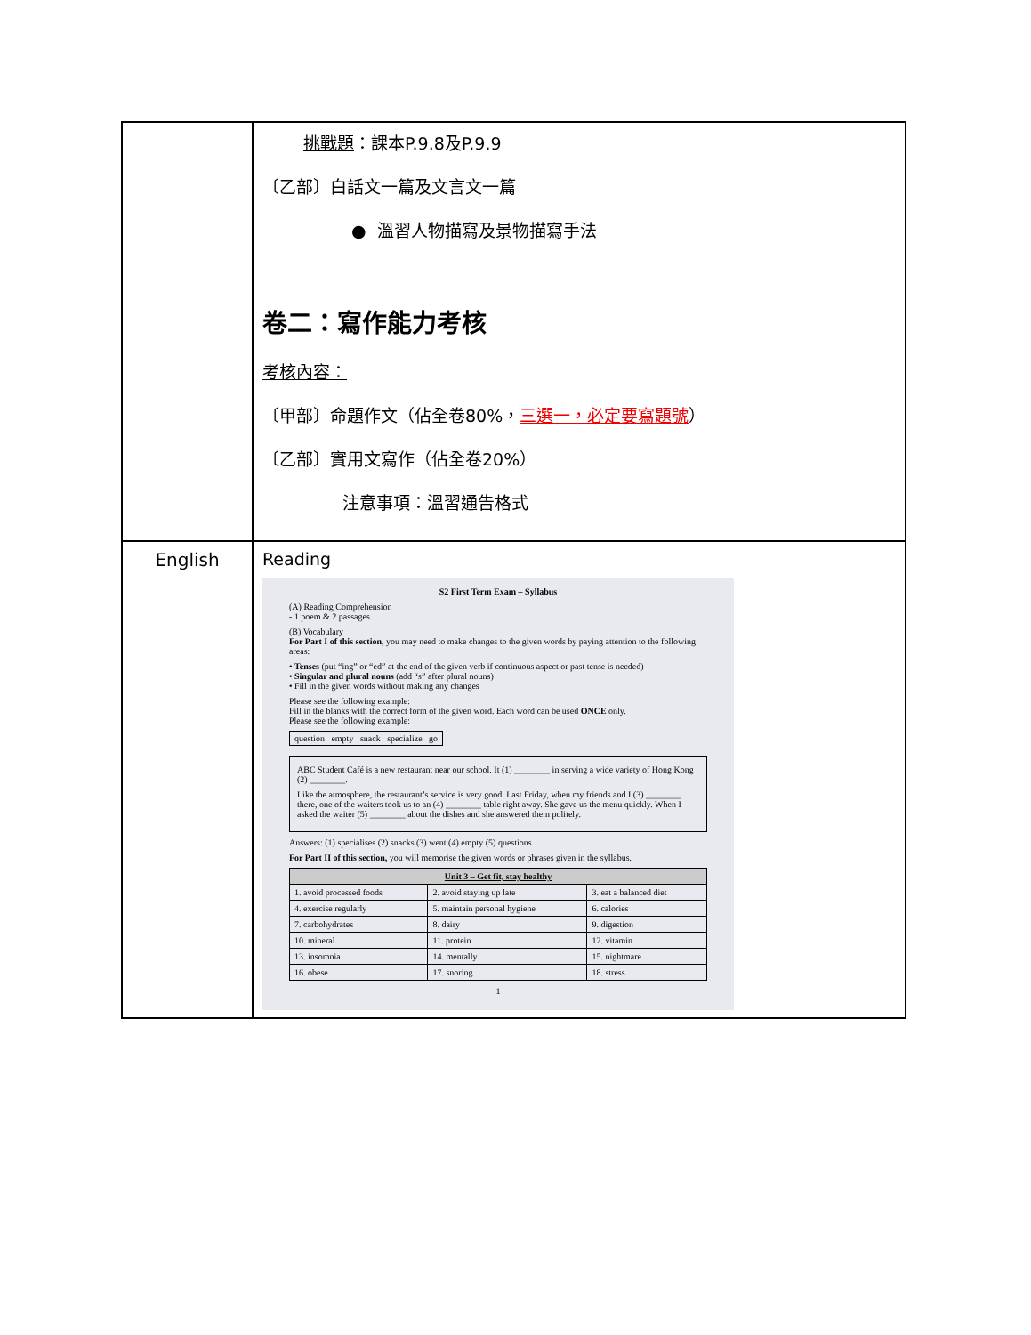| | 挑戰題 ：課本P.9.8及P.9.9 〔乙部〕白話文一篇及文言文一篇 ● 溫習人物描寫及景物描寫手法 卷二：寫作能力考核 考核內容： 〔甲部〕命題作文（佔全卷80%， 三選一，必定要寫題號 ） 〔乙部〕實用文寫作（佔全卷20%） 注意事項：溫習通告格式 |
| English | Reading S2 First Term Exam – Syllabus (A) Reading Comprehension - 1 poem & 2 passages (B) Vocabulary For Part I of this section, you may need to make changes to the given words by paying attention to the following areas: • Tenses (put “ing” or “ed” at the end of the given verb if continuous aspect or past tense is needed) • Singular and plural nouns (add “s” after plural nouns) • Fill in the given words without making any changes Please see the following example: Fill in the blanks with the correct form of the given word. Each word can be used ONCE only. Please see the following example: question empty snack specialize go ABC Student Café is a new restaurant near our school. It (1) ________ in serving a wide variety of Hong Kong (2) ________. Like the atmosphere, the restaurant’s service is very good. Last Friday, when my friends and I (3) ________ there, one of the waiters took us to an (4) ________ table right away. She gave us the menu quickly. When I asked the waiter (5) ________ about the dishes and she answered them politely. Answers: (1) specialises (2) snacks (3) went (4) empty (5) questions For Part II of this section, you will memorise the given words or phrases given in the syllabus. / Unit 3 – Get fit, stay healthy / / / / --- / --- / --- / / 1. avoid processed foods / 2. avoid staying up late / 3. eat a balanced diet / / 4. exercise regularly / 5. maintain personal hygiene / 6. calories / / 7. carbohydrates / 8. dairy / 9. digestion / / 10. mineral / 11. protein / 12. vitamin / / 13. insomnia / 14. mentally / 15. nightmare / / 16. obese / 17. snoring / 18. stress / 1 |